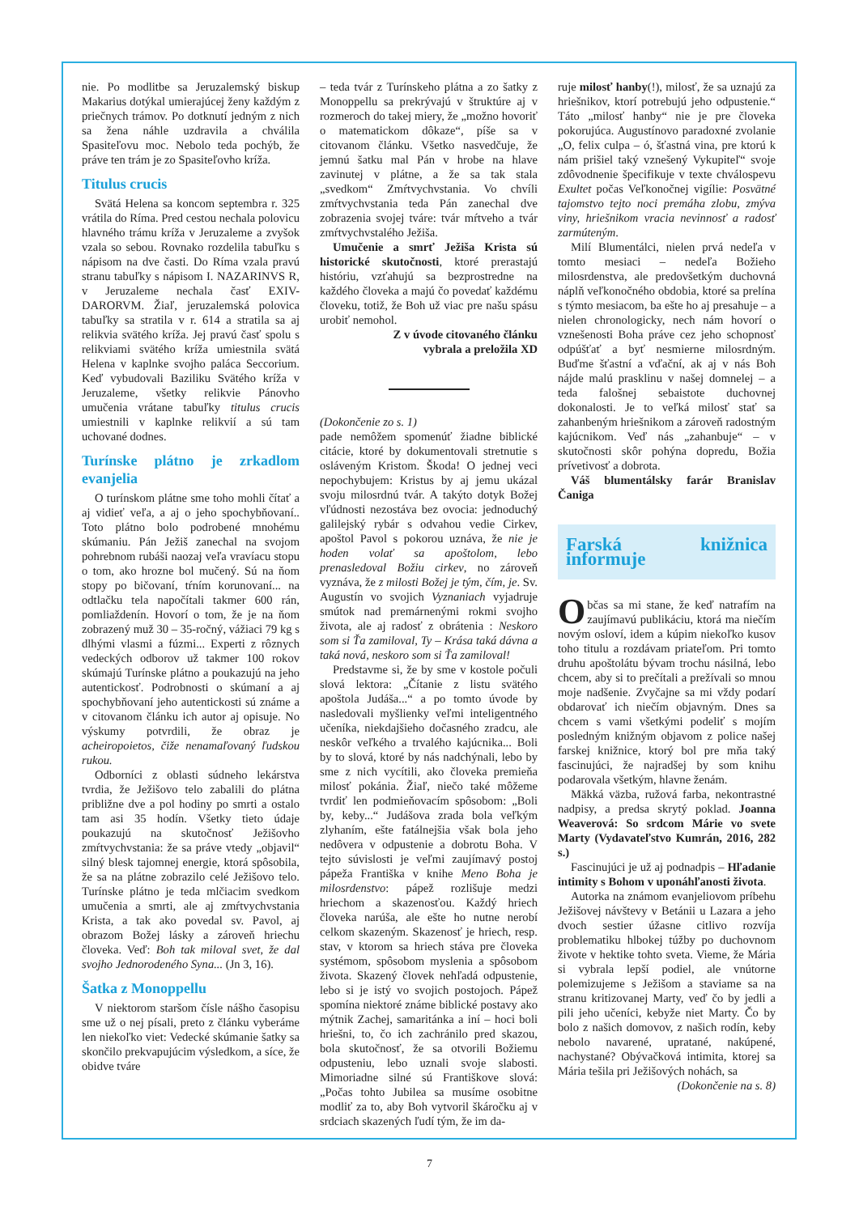nie. Po modlitbe sa Jeruzalemský biskup Makarius dotýkal umierajúcej ženy každým z priečnych trámov. Po dotknutí jedným z nich sa žena náhle uzdravila a chválila Spasiteľovu moc. Nebolo teda pochýb, že práve ten trám je zo Spasiteľovho kríža.
Titulus crucis
Svätá Helena sa koncom septembra r. 325 vrátila do Ríma. Pred cestou nechala polovicu hlavného trámu kríža v Jeruzaleme a zvyšok vzala so sebou. Rovnako rozdelila tabuľku s nápisom na dve časti. Do Ríma vzala pravú stranu tabuľky s nápisom I. NAZARINVS R, v Jeruzaleme nechala časť EXIV-DARORVM. Žiaľ, jeruzalemská polovica tabuľky sa stratila v r. 614 a stratila sa aj relikvia svätého kríža. Jej pravú časť spolu s relikviami svätého kríža umiestnila svätá Helena v kaplnke svojho paláca Seccorium. Keď vybudovali Baziliku Svätého kríža v Jeruzaleme, všetky relikvie Pánovho umučenia vrátane tabuľky titulus crucis umiestnili v kaplnke relikvií a sú tam uchované dodnes.
Turínske plátno je zrkadlom evanjelia
O turínskom plátne sme toho mohli čítať a aj vidieť veľa, a aj o jeho spochybňovaní.. Toto plátno bolo podrobené mnohému skúmaniu. Pán Ježiš zanechal na svojom pohrebnom rubáši naozaj veľa vravíacu stopu o tom, ako hrozne bol mučený. Sú na ňom stopy po bičovaní, tŕním korunovaní... na odtlačku tela napočítali takmer 600 rán, pomliaždenín. Hovorí o tom, že je na ňom zobrazený muž 30 – 35-ročný, vážiaci 79 kg s dlhými vlasmi a fúzmi... Experti z rôznych vedeckých odborov už takmer 100 rokov skúmajú Turínske plátno a poukazujú na jeho autentickosť. Podrobnosti o skúmaní a aj spochybňovaní jeho autentickosti sú známe a v citovanom článku ich autor aj opisuje. No výskumy potvrdili, že obraz je acheiropoietos, čiže nenamaľovaný ľudskou rukou.
Odborníci z oblasti súdneho lekárstva tvrdia, že Ježišovo telo zabalili do plátna približne dve a pol hodiny po smrti a ostalo tam asi 35 hodín. Všetky tieto údaje poukazujú na skutočnosť Ježišovho zmŕtvychvstania: že sa práve vtedy „objavil“ silný blesk tajomnej energie, ktorá spôsobila, že sa na plátne zobrazilo celé Ježišovo telo. Turínske plátno je teda mlčiacim svedkom umučenia a smrti, ale aj zmŕtvychvstania Krista, a tak ako povedal sv. Pavol, aj obrazom Božej lásky a zároveň hriechu človeka. Veď: Boh tak miloval svet, že dal svojho Jednorodeného Syna... (Jn 3, 16).
Šatka z Monoppellu
V niektorom staršom čísle nášho časopisu sme už o nej písali, preto z článku vyberáme len niekoľko viet: Vedecké skúmanie šatky sa skončilo prekvapujúcim výsledkom, a síce, že obidve tváre
– teda tvár z Turínskeho plátna a zo šatky z Monoppellu sa prekrývajú v štruktúre aj v rozmeroch do takej miery, že „možno hovoriť o matematickom dôkaze“, píše sa v citovanom článku. Všetko nasvedčuje, že jemnú šatku mal Pán v hrobe na hlave zavinutej v plátne, a že sa tak stala „svedkom“ Zmŕtvychvstania. Vo chvíli zmŕtvychvstania teda Pán zanechal dve zobrazenia svojej tváre: tvár mŕtveho a tvár zmŕtvychvstalého Ježiša.
Umučenie a smrť Ježiša Krista sú historické skutočnosti, ktoré prerastajú históriu, vzťahujú sa bezprostredne na každého človeka a majú čo povedať každému človeku, totiž, že Boh už viac pre našu spásu urobiť nemohol.
Z v úvode citovaného článku
vybrala a preložila XD
(Dokončenie zo s. 1)
pade nemôžem spomenúť žiadne biblické citácie, ktoré by dokumentovali stretnutie s osláveným Kristom. Škoda! O jednej veci nepochybujem: Kristus by aj jemu ukázal svoju milosrdnú tvár. A takýto dotyk Božej vľúdnosti nezostáva bez ovocia: jednoduchý galilejský rybár s odvahou vedie Cirkev, apoštol Pavol s pokorou uznáva, že nie je hoden volať sa apoštolom, lebo prenasledoval Božiu cirkev, no zároveň vyznáva, že z milosti Božej je tým, čím, je. Sv. Augustín vo svojich Vyznaniach vyjadruje smútok nad premárnenými rokmi svojho života, ale aj radosť z obrátenia : Neskoro som si Ťa zamiloval, Ty – Krása taká dávna a taká nová, neskoro som si Ťa zamiloval!
Predstavme si, že by sme v kostole počuli slová lektora: „Čítanie z listu svätého apoštola Judáša...“ a po tomto úvode by nasledovali myšlienky veľmi inteligentného učeníka, niekdajšieho dočasného zradcu, ale neskôr veľkého a trvalého kajúcnika... Boli by to slová, ktoré by nás nadchýnali, lebo by sme z nich vycítili, ako človeka premieňa milosť pokánia. Žiaľ, niečo také môžeme tvrdiť len podmieňovacím spôsobom: „Boli by, keby...“ Judášova zrada bola veľkým zlyhaním, ešte fatálnejšia však bola jeho nedôvera v odpustenie a dobrotu Boha. V tejto súvislosti je veľmi zaujímavý postoj pápeža Františka v knihe Meno Boha je milosrdenstvo: pápež rozlišuje medzi hriechom a skazenosťou. Každý hriech človeka narúša, ale ešte ho nutne nerobí celkom skazeným. Skazenosť je hriech, resp. stav, v ktorom sa hriech stáva pre človeka systémom, spôsobom myslenia a spôsobom života. Skazený človek nehľadá odpustenie, lebo si je istý vo svojich postojoch. Pápež spomína niektoré známe biblické postavy ako mýtnik Zachej, samaritánka a iní – hoci boli hriešni, to, čo ich zachránilo pred skazou, bola skutočnosť, že sa otvorili Božiemu odpusteniu, lebo uznali svoje slabosti. Mimoriadne silné sú Františkove slová: „Počas tohto Jubilea sa musíme osobitne modliť za to, aby Boh vytvoril škáročku aj v srdciach skazených ľudí tým, že im da-
ruje milosť hanby(!), milosť, že sa uznajú za hriešnikov, ktorí potrebujú jeho odpustenie.“ Táto „milosť hanby“ nie je pre človeka pokorujúca. Augustínovo paradoxné zvolanie „O, felix culpa – ó, šťastná vina, pre ktorú k nám prišiel taký vznešený Vykupiteľ“ svoje zdôvodnenie špecifikuje v texte chválospevu Exultet počas Veľkonočnej vigílie: Posvätné tajomstvo tejto noci premáha zlobu, zmýva viny, hriešnikom vracia nevinnosť a radosť zarmúteným.
Milí Blumentálci, nielen prvá nedeľa v tomto mesiaci – nedeľa Božieho milosrdenstva, ale predovšetkým duchovná náplň veľkonočného obdobia, ktoré sa prelína s týmto mesiacom, ba ešte ho aj presahuje – a nielen chronologicky, nech nám hovorí o vznešenosti Boha práve cez jeho schopnosť odpúšťať a byť nesmierne milosrdným. Buďme šťastní a vďační, ak aj v nás Boh nájde malú prasklinu v našej domnelej – a teda falošnej sebaistote duchovnej dokonalosti. Je to veľká milosť stať sa zahanbeným hriešnikom a zároveň radostným kajúcnikom. Veď nás „zahanbuje“ – v skutočnosti skôr pohýna dopredu, Božia prívetivosť a dobrota.
Váš blumentálsky farár Branislav Čaniga
Farská knižnica informuje
Občas sa mi stane, že keď natrafím na zaujímavú publikáciu, ktorá ma niečím novým osloví, idem a kúpim niekoľko kusov toho titulu a rozdávam priateľom. Pri tomto druhu apoštolátu bývam trochu násilná, lebo chcem, aby si to prečítali a prežívali so mnou moje nadšenie. Zvyčajne sa mi vždy podarí obdarovať ich niečím objavným. Dnes sa chcem s vami všetkými podeliť s mojím posledným knižným objavom z police našej farskej knižnice, ktorý bol pre mňa taký fascinujúci, že najradšej by som knihu podarovala všetkým, hlavne ženám.
Mäkká väzba, ružová farba, nekontrastné nadpisy, a predsa skrytý poklad. Joanna Weaverová: So srdcom Márie vo svete Marty (Vydavateľstvo Kumrán, 2016, 282 s.)
Fascinujúci je už aj podnadpis – Hľadanie intimity s Bohom v uponáhľanosti života.
Autorka na známom evanjeliovom príbehu Ježišovej návštevy v Betánii u Lazara a jeho dvoch sestier úžasne citlivo rozvíja problematiku hlbokej túžby po duchovnom živote v hektike tohto sveta. Vieme, že Mária si vybrala lepší podiel, ale vnútorne polemizujeme s Ježišom a staviame sa na stranu kritizovanej Marty, veď čo by jedli a pili jeho učeníci, kebyže niet Marty. Čo by bolo z našich domovov, z našich rodín, keby nebolo navarené, upratané, nakúpené, nachystané? Obývačková intimita, ktorej sa Mária tešila pri Ježišových nohách, sa
(Dokončenie na s. 8)
7